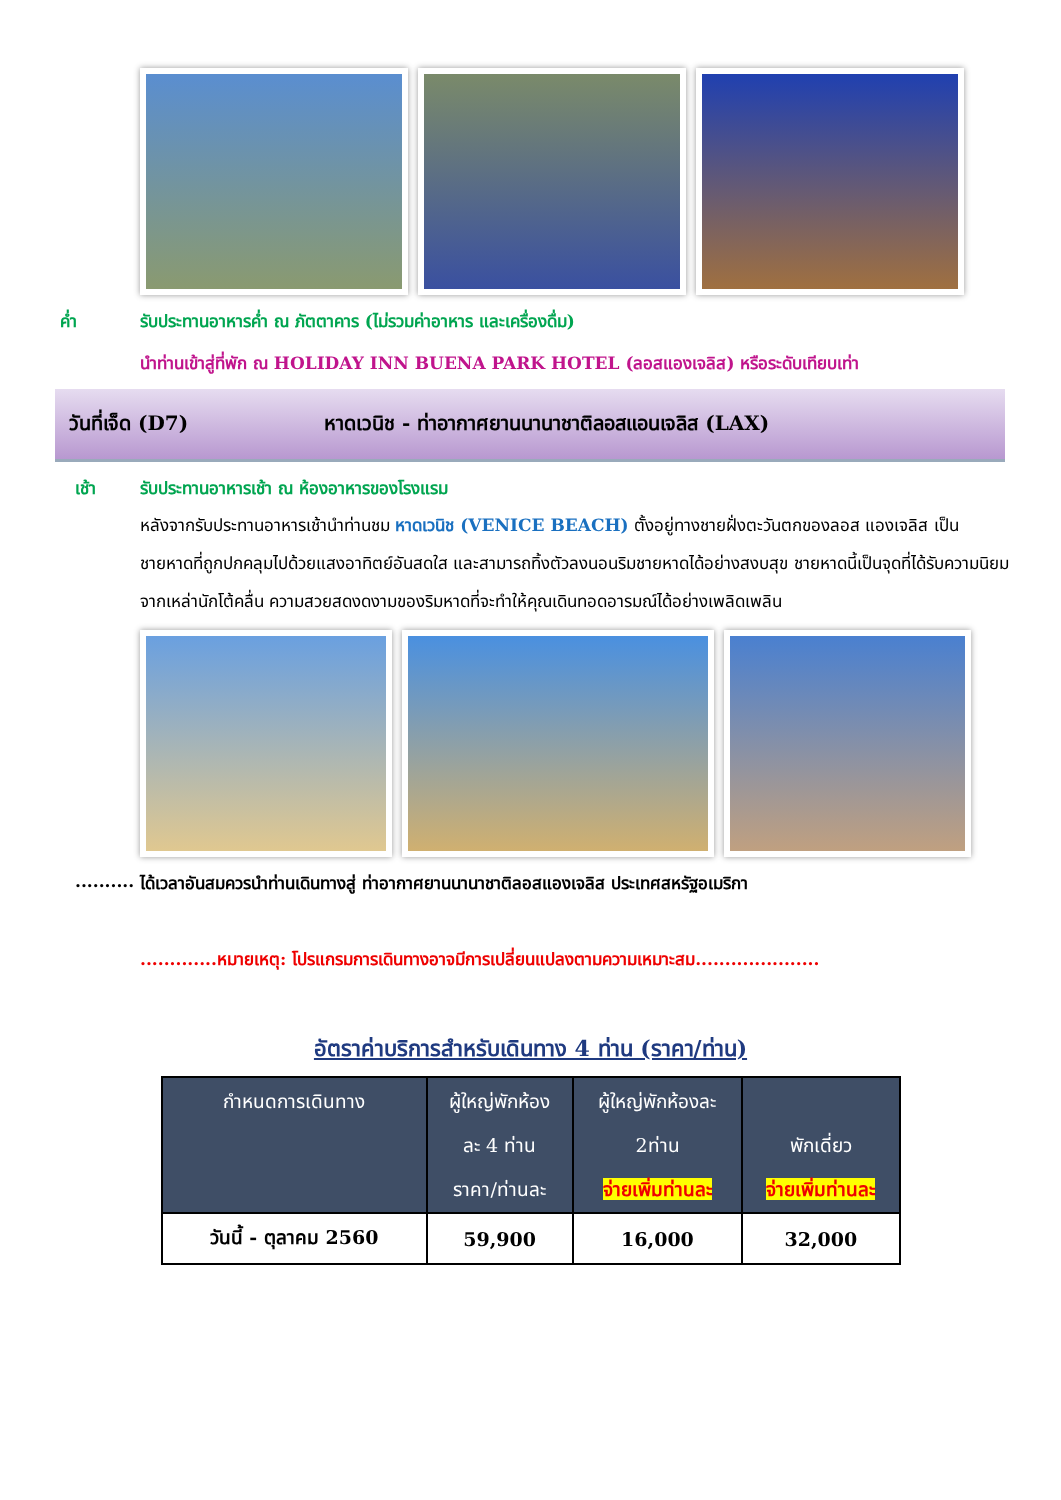ค่ำ รับประทานอาหารค่ำ ณ ภัตตาคาร (ไม่รวมค่าอาหาร และเครื่องดื่ม)
นำท่านเข้าสู่ที่พัก ณ HOLIDAY INN BUENA PARK HOTEL (ลอสแองเจลิส) หรือระดับเทียบเท่า
วันที่เจ็ด (D7) หาดเวนิช - ท่าอากาศยานนานาชาติลอสแอนเจลิส (LAX)
เช้า รับประทานอาหารเช้า ณ ห้องอาหารของโรงแรม
หลังจากรับประทานอาหารเช้านำท่านชม หาดเวนิช (VENICE BEACH) ตั้งอยู่ทางชายฝั่งตะวันตกของลอส แองเจลิส เป็นชายหาดที่ถูกปกคลุมไปด้วยแสงอาทิตย์อันสดใส และสามารถทิ้งตัวลงนอนริมชายหาดได้อย่างสงบสุข ชายหาดนี้เป็นจุดที่ได้รับความนิยมจากเหล่านักโต้คลื่น ความสวยสดงดงามของริมหาดที่จะทำให้คุณเดินทอดอารมณ์ได้อย่างเพลิดเพลิน
.......... ได้เวลาอันสมควรนำท่านเดินทางสู่ ท่าอากาศยานนานาชาติลอสแองเจลิส ประเทศสหรัฐอเมริกา
.............หมายเหตุ: โปรแกรมการเดินทางอาจมีการเปลี่ยนแปลงตามความเหมาะสม.....................
อัตราค่าบริการสำหรับเดินทาง 4 ท่าน (ราคา/ท่าน)
| กำหนดการเดินทาง | ผู้ใหญ่พักห้อง ละ 4 ท่าน ราคา/ท่านละ | ผู้ใหญ่พักห้องละ 2ท่าน จ่ายเพิ่มท่านละ | พักเดี่ยว จ่ายเพิ่มท่านละ |
| --- | --- | --- | --- |
| วันนี้ - ตุลาคม 2560 | 59,900 | 16,000 | 32,000 |